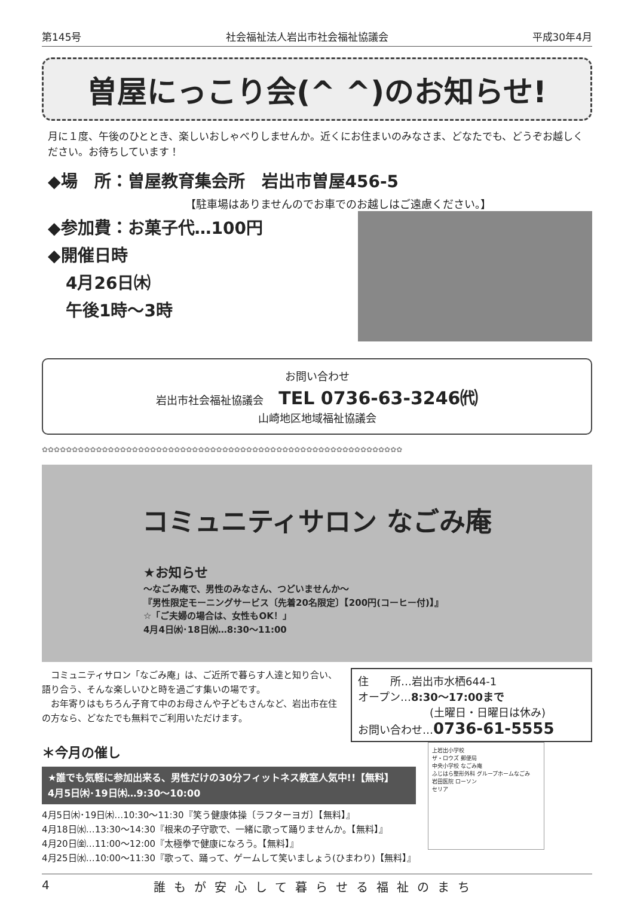第145号 社会福祉法人岩出市社会福祉協議会 平成30年4月
曽屋にっこり会(^ ^)のお知らせ!
月に１度、午後のひととき、楽しいおしゃべりしませんか。近くにお住まいのみなさま、どなたでも、どうぞお越しください。お待ちしています！
◆場　所：曽屋教育集会所　岩出市曽屋456-5
【駐車場はありませんのでお車でのお越しはご遠慮ください。】
◆参加費：お菓子代…100円
◆開催日時
4月26日㈭
午後1時～3時
お問い合わせ
岩出市社会福祉協議会 TEL 0736-63-3246㈹
山崎地区地域福祉協議会
✿✿✿✿✿✿✿✿✿✿✿✿✿✿✿✿✿✿✿✿✿✿✿✿✿✿✿✿✿✿✿✿✿✿✿✿✿✿✿✿✿✿✿✿✿✿✿✿✿✿✿✿✿✿✿✿✿✿✿✿
コミュニティサロン なごみ庵
★お知らせ
～なごみ庵で、男性のみなさん、つどいませんか～
『男性限定モーニングサービス〔先着20名限定〕【200円(コーヒー付)】』
☆「ご夫婦の場合は、女性もOK！」
4月4日㈬･18日㈬…8:30～11:00
　コミュニティサロン「なごみ庵」は、ご近所で暮らす人達と知り合い、語り合う、そんな楽しいひと時を過ごす集いの場です。
　お年寄りはもちろん子育て中のお母さんや子どもさんなど、岩出市在住の方なら、どなたでも無料でご利用いただけます。
住　　所…岩出市水栖644-1
オープン…8:30～17:00まで
(土曜日・日曜日は休み)
お問い合わせ…0736-61-5555
＊今月の催し
★誰でも気軽に参加出来る、男性だけの30分フィットネス教室人気中!!【無料】
4月5日㈭･19日㈭…9:30～10:00
4月5日㈭･19日㈭…10:30～11:30『笑う健康体操〔ラフターヨガ〕【無料】』
4月18日㈬…13:30～14:30『根来の子守歌で、一緒に歌って踊りませんか。【無料】』
4月20日㈮…11:00～12:00『太極拳で健康になろう。【無料】』
4月25日㈬…10:00～11:30『歌って、踊って、ゲームして笑いましょう(ひまわり)【無料】』
上岩出小学校
ザ・ロウズ 郵便局
中央小学校 なごみ庵
ふじはら整形外科 グループホームなごみ
岩田医院 ローソン
セリア
4 誰もが安心して暮らせる福祉のまち